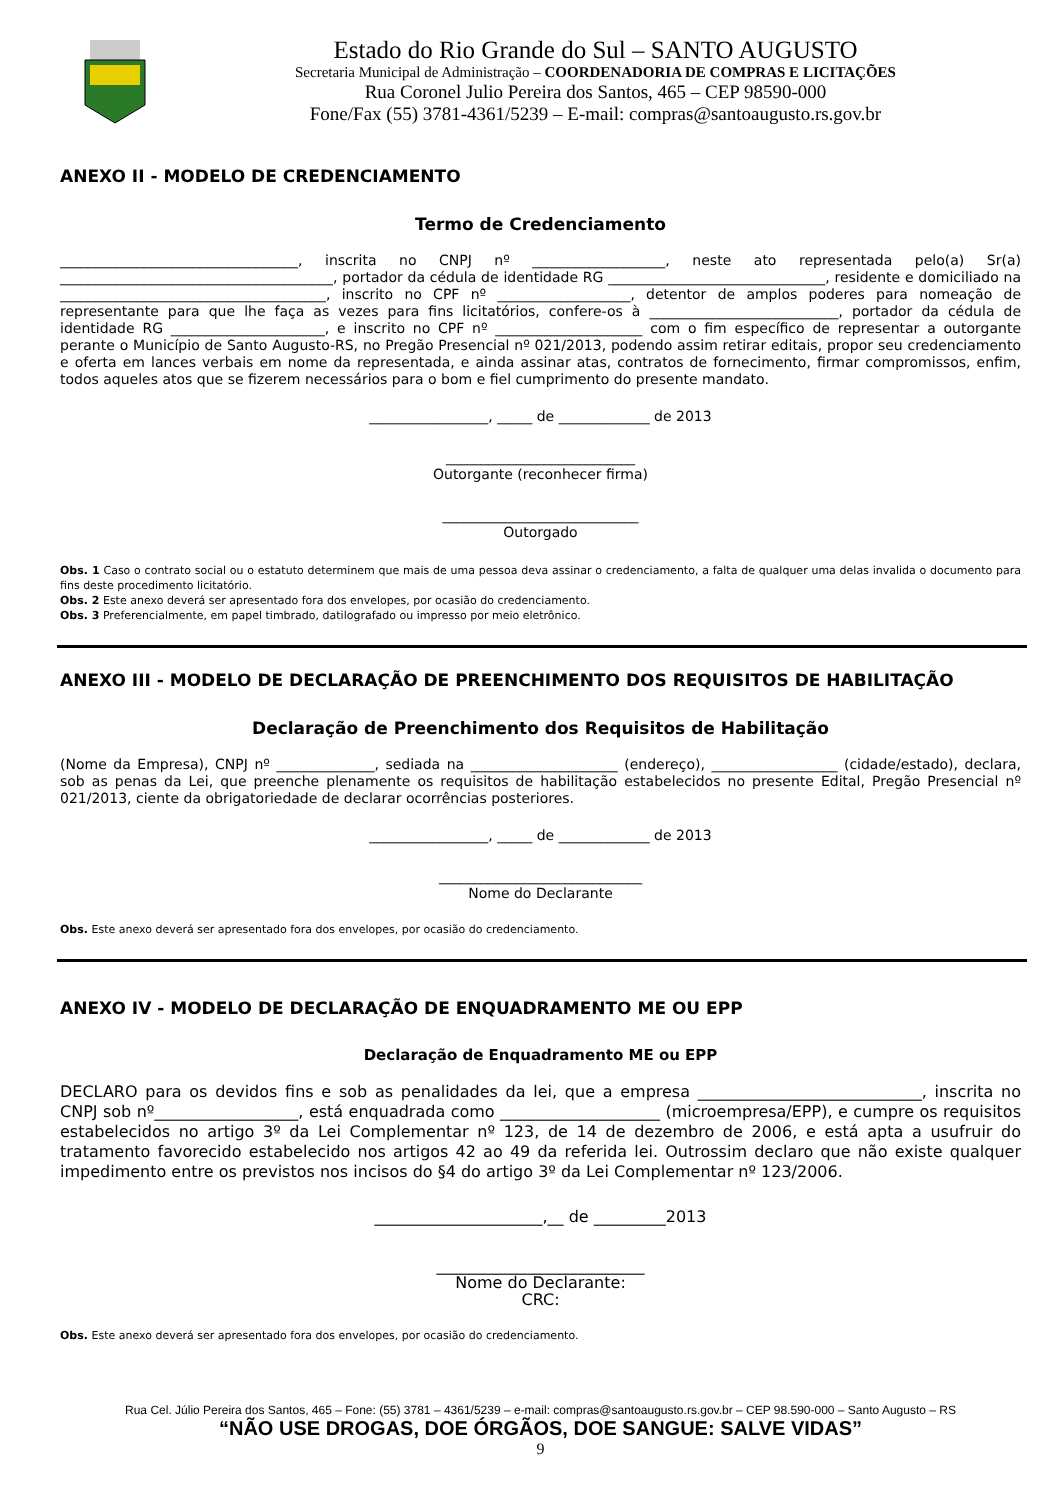Estado do Rio Grande do Sul – SANTO AUGUSTO
Secretaria Municipal de Administração – COORDENADORIA DE COMPRAS E LICITAÇÕES
Rua Coronel Julio Pereira dos Santos, 465 – CEP 98590-000
Fone/Fax (55) 3781-4361/5239 – E-mail: compras@santoaugusto.rs.gov.br
ANEXO II - MODELO DE CREDENCIAMENTO
Termo de Credenciamento
__________________________________, inscrita no CNPJ nº ___________________, neste ato representada pelo(a) Sr(a) _______________________________________, portador da cédula de identidade RG _______________________________, residente e domiciliado na ______________________________________, inscrito no CPF nº ___________________, detentor de amplos poderes para nomeação de representante para que lhe faça as vezes para fins licitatórios, confere-os à ___________________________, portador da cédula de identidade RG ______________________, e inscrito no CPF nº _____________________ com o fim específico de representar a outorgante perante o Município de Santo Augusto-RS, no Pregão Presencial nº 021/2013, podendo assim retirar editais, propor seu credenciamento e oferta em lances verbais em nome da representada, e ainda assinar atas, contratos de fornecimento, firmar compromissos, enfim, todos aqueles atos que se fizerem necessários para o bom e fiel cumprimento do presente mandato.
_________________, _____ de _____________ de 2013
___________________________
Outorgante (reconhecer firma)
____________________________
Outorgado
Obs. 1 Caso o contrato social ou o estatuto determinem que mais de uma pessoa deva assinar o credenciamento, a falta de qualquer uma delas invalida o documento para fins deste procedimento licitatório.
Obs. 2 Este anexo deverá ser apresentado fora dos envelopes, por ocasião do credenciamento.
Obs. 3 Preferencialmente, em papel timbrado, datilografado ou impresso por meio eletrônico.
ANEXO III - MODELO DE DECLARAÇÃO DE PREENCHIMENTO DOS REQUISITOS DE HABILITAÇÃO
Declaração de Preenchimento dos Requisitos de Habilitação
(Nome da Empresa), CNPJ nº ______________, sediada na _____________________ (endereço), __________________ (cidade/estado), declara, sob as penas da Lei, que preenche plenamente os requisitos de habilitação estabelecidos no presente Edital, Pregão Presencial nº 021/2013, ciente da obrigatoriedade de declarar ocorrências posteriores.
_________________, _____ de _____________ de 2013
_____________________________
Nome do Declarante
Obs. Este anexo deverá ser apresentado fora dos envelopes, por ocasião do credenciamento.
ANEXO IV - MODELO DE DECLARAÇÃO DE ENQUADRAMENTO ME OU EPP
Declaração de Enquadramento ME ou EPP
DECLARO para os devidos fins e sob as penalidades da lei, que a empresa ____________________________, inscrita no CNPJ sob nº__________________, está enquadrada como ____________________ (microempresa/EPP), e cumpre os requisitos estabelecidos no artigo 3º da Lei Complementar nº 123, de 14 de dezembro de 2006, e está apta a usufruir do tratamento favorecido estabelecido nos artigos 42 ao 49 da referida lei. Outrossim declaro que não existe qualquer impedimento entre os previstos nos incisos do §4 do artigo 3º da Lei Complementar nº 123/2006.
_____________________,__ de _________2013
__________________________
Nome do Declarante:
CRC:
Obs. Este anexo deverá ser apresentado fora dos envelopes, por ocasião do credenciamento.
Rua Cel. Júlio Pereira dos Santos, 465 – Fone: (55) 3781 – 4361/5239 – e-mail: compras@santoaugusto.rs.gov.br – CEP 98.590-000 – Santo Augusto – RS
“NÃO USE DROGAS, DOE ÓRGÃOS, DOE SANGUE: SALVE VIDAS”
9